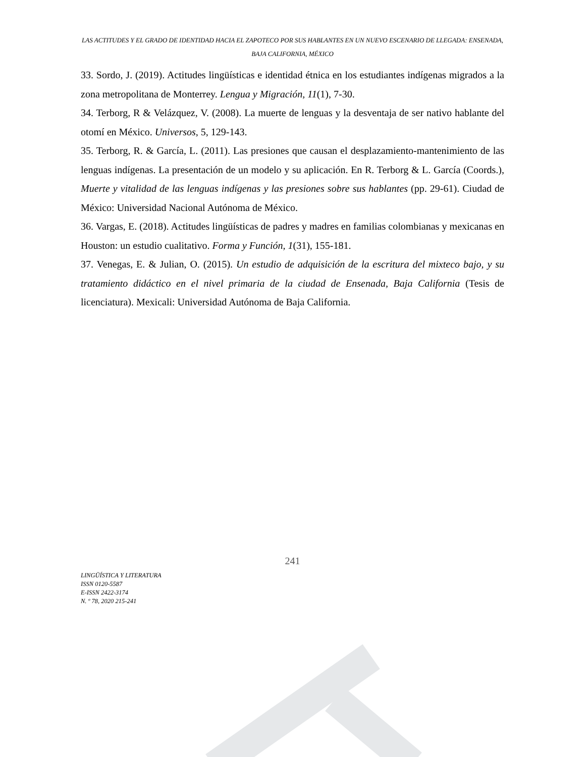LAS ACTITUDES Y EL GRADO DE IDENTIDAD HACIA EL ZAPOTECO POR SUS HABLANTES EN UN NUEVO ESCENARIO DE LLEGADA: ENSENADA, BAJA CALIFORNIA, MÉXICO
33. Sordo, J. (2019). Actitudes lingüísticas e identidad étnica en los estudiantes indígenas migrados a la zona metropolitana de Monterrey. Lengua y Migración, 11(1), 7-30.
34. Terborg, R & Velázquez, V. (2008). La muerte de lenguas y la desventaja de ser nativo hablante del otomí en México. Universos, 5, 129-143.
35. Terborg, R. & García, L. (2011). Las presiones que causan el desplazamiento-mantenimiento de las lenguas indígenas. La presentación de un modelo y su aplicación. En R. Terborg & L. García (Coords.), Muerte y vitalidad de las lenguas indígenas y las presiones sobre sus hablantes (pp. 29-61). Ciudad de México: Universidad Nacional Autónoma de México.
36. Vargas, E. (2018). Actitudes lingüísticas de padres y madres en familias colombianas y mexicanas en Houston: un estudio cualitativo. Forma y Función, 1(31), 155-181.
37. Venegas, E. & Julian, O. (2015). Un estudio de adquisición de la escritura del mixteco bajo, y su tratamiento didáctico en el nivel primaria de la ciudad de Ensenada, Baja California (Tesis de licenciatura). Mexicali: Universidad Autónoma de Baja California.
241
LINGÜÍSTICA Y LITERATURA
ISSN 0120-5587
E-ISSN 2422-3174
N. º 78, 2020 215-241